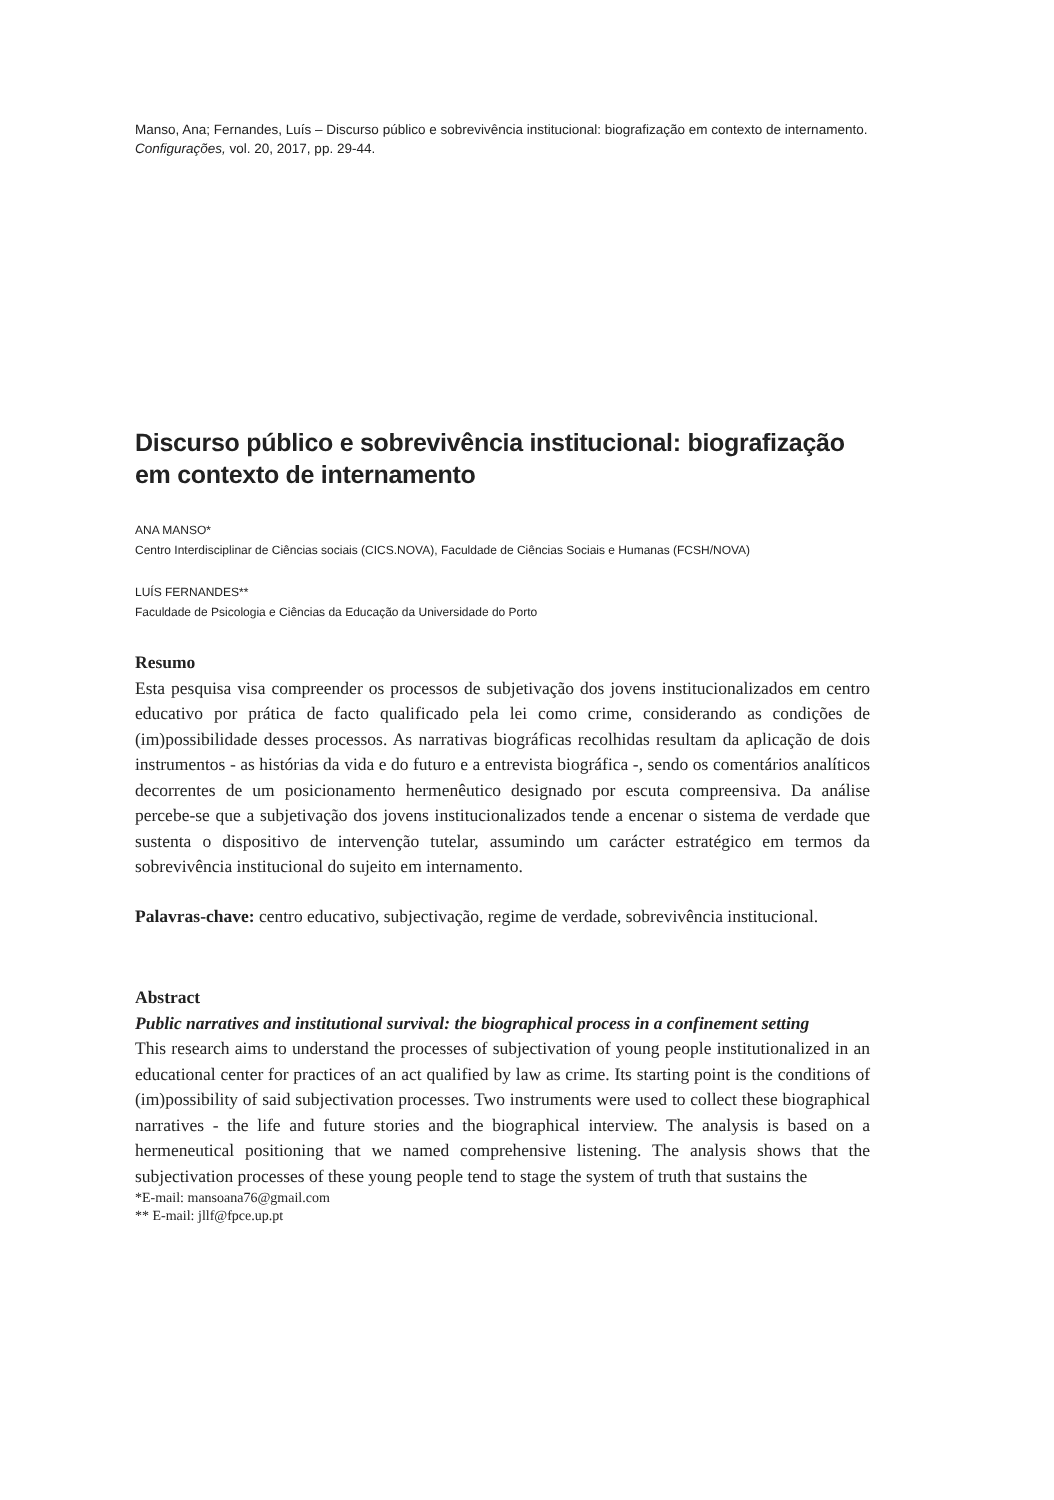Manso, Ana; Fernandes, Luís – Discurso público e sobrevivência institucional: biografização em contexto de internamento. Configurações, vol. 20, 2017, pp. 29-44.
Discurso público e sobrevivência institucional: biografização em contexto de internamento
ANA MANSO*
Centro Interdisciplinar de Ciências sociais (CICS.NOVA), Faculdade de Ciências Sociais e Humanas (FCSH/NOVA)
LUÍS FERNANDES**
Faculdade de Psicologia e Ciências da Educação da Universidade do Porto
Resumo
Esta pesquisa visa compreender os processos de subjetivação dos jovens institucionalizados em centro educativo por prática de facto qualificado pela lei como crime, considerando as condições de (im)possibilidade desses processos. As narrativas biográficas recolhidas resultam da aplicação de dois instrumentos - as histórias da vida e do futuro e a entrevista biográfica -, sendo os comentários analíticos decorrentes de um posicionamento hermenêutico designado por escuta compreensiva. Da análise percebe-se que a subjetivação dos jovens institucionalizados tende a encenar o sistema de verdade que sustenta o dispositivo de intervenção tutelar, assumindo um carácter estratégico em termos da sobrevivência institucional do sujeito em internamento.
Palavras-chave: centro educativo, subjectivação, regime de verdade, sobrevivência institucional.
Abstract
Public narratives and institutional survival: the biographical process in a confinement setting
This research aims to understand the processes of subjectivation of young people institutionalized in an educational center for practices of an act qualified by law as crime. Its starting point is the conditions of (im)possibility of said subjectivation processes. Two instruments were used to collect these biographical narratives - the life and future stories and the biographical interview. The analysis is based on a hermeneutical positioning that we named comprehensive listening. The analysis shows that the subjectivation processes of these young people tend to stage the system of truth that sustains the
*E-mail: mansoana76@gmail.com
** E-mail: jllf@fpce.up.pt